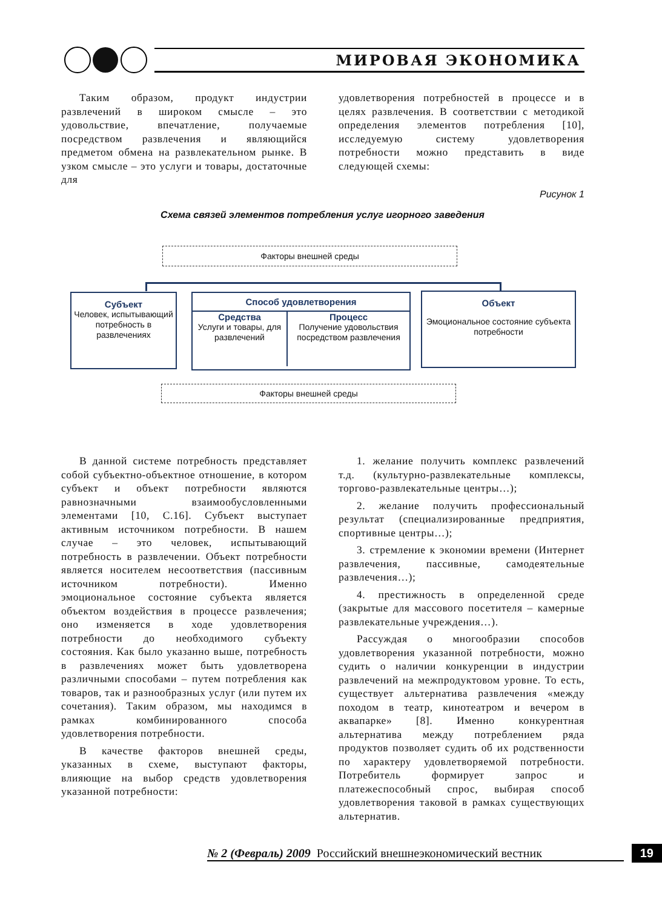МИРОВАЯ ЭКОНОМИКА
Таким образом, продукт индустрии развлечений в широком смысле – это удовольствие, впечатление, получаемые посредством развлечения и являющийся предметом обмена на развлекательном рынке. В узком смысле – это услуги и товары, достаточные для
удовлетворения потребностей в процессе и в целях развлечения. В соответствии с методикой определения элементов потребления [10], исследуемую систему удовлетворения потребности можно представить в виде следующей схемы:
Рисунок 1
Схема связей элементов потребления услуг игорного заведения
Факторы внешней среды
Субъект
Человек, испытывающий потребность в развлечениях
Способ удовлетворения
Средства
Услуги и товары, для развлечений
Процесс
Получение удовольствия посредством развлечения
Объект
Эмоциональное состояние субъекта потребности
Факторы внешней среды
В данной системе потребность представляет собой субъектно-объектное отношение, в котором субъект и объект потребности являются равнозначными взаимообусловленными элементами [10, С.16]. Субъект выступает активным источником потребности. В нашем случае – это человек, испытывающий потребность в развлечении. Объект потребности является носителем несоответствия (пассивным источником потребности). Именно эмоциональное состояние субъекта является объектом воздействия в процессе развлечения; оно изменяется в ходе удовлетворения потребности до необходимого субъекту состояния. Как было указанно выше, потребность в развлечениях может быть удовлетворена различными способами – путем потребления как товаров, так и разнообразных услуг (или путем их сочетания). Таким образом, мы находимся в рамках комбинированного способа удовлетворения потребности.
В качестве факторов внешней среды, указанных в схеме, выступают факторы, влияющие на выбор средств удовлетворения указанной потребности:
1. желание получить комплекс развлечений т.д. (культурно-развлекательные комплексы, торгово-развлекательные центры…);
2. желание получить профессиональный результат (специализированные предприятия, спортивные центры…);
3. стремление к экономии времени (Интернет развлечения, пассивные, самодеятельные развлечения…);
4. престижность в определенной среде (закрытые для массового посетителя – камерные развлекательные учреждения…).
Рассуждая о многообразии способов удовлетворения указанной потребности, можно судить о наличии конкуренции в индустрии развлечений на межпродуктовом уровне. То есть, существует альтернатива развлечения «между походом в театр, кинотеатром и вечером в аквапарке» [8]. Именно конкурентная альтернатива между потреблением ряда продуктов позволяет судить об их родственности по характеру удовлетворяемой потребности. Потребитель формирует запрос и платежеспособный спрос, выбирая способ удовлетворения таковой в рамках существующих альтернатив.
№ 2 (Февраль) 2009 Российский внешнеэкономический вестник 19